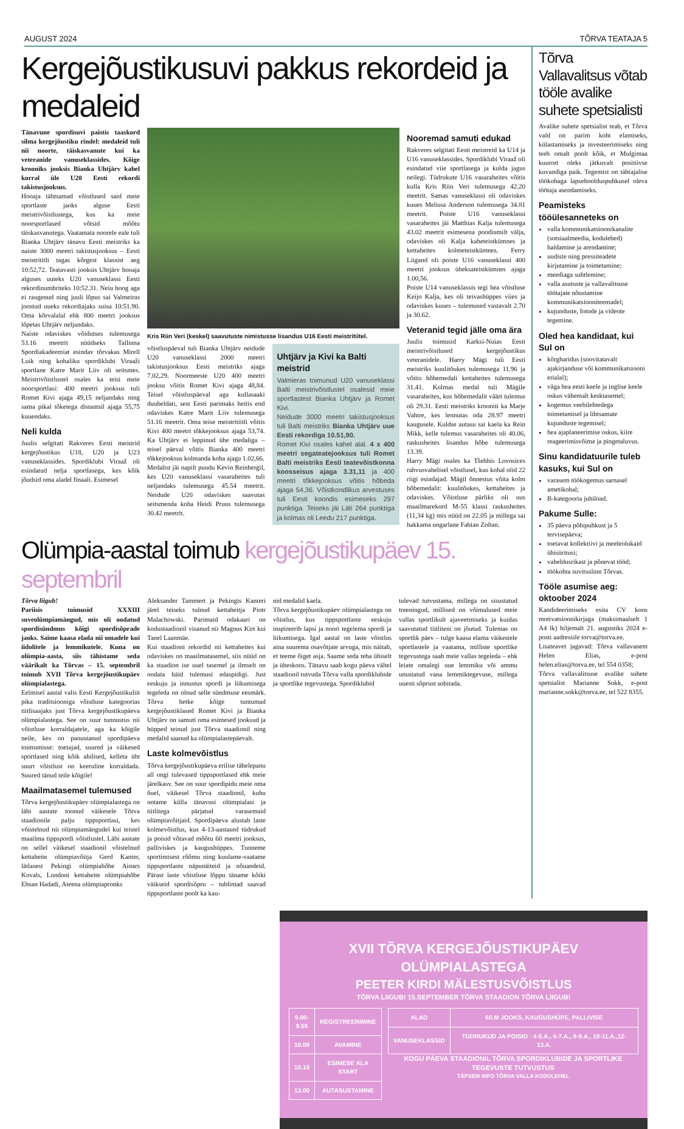AUGUST 2024 TÕRVA TEATAJA 5
Kergejõustikusuvi pakkus rekordeid ja medaleid
Tänavune spordisuvi paistis taaskord silma kergejõustiku rindel: medaleid tuli nii noorte, täiskasvanute kui ka veteranide vanuseklassides. Kõige krooniks jooksis Bianka Uhtjärv kahel korral üle U20 Eesti rekordi takistusjooksus.
Hooaja tähtsamad võistlused said meie sportlaste jaoks alguse Eesti meistrivõistlustega, kus ka meie noorsportlased võtsid mõõtu täiskasvanutega. Vaatamata noorele eale tuli Bianka Uhtjärv tänavu Eesti meistriks ka naiste 3000 meetri takistusjooksus – Eesti meistrititli tagas kõrgest klassist aeg 10:52,72. Teatavasti jooksis Uhtjärv hooaja alguses uuteks U20 vanuseklassi Eesti rekordinumbriteks 10:52.31. Neiu hoog aga ei raugenud ning juuli lõpus sai Valmeiras joostud uueks rekordiajaks suisa 10:51.90. Oma kõrvalalal ehk 800 meetri jooksus lõpetas Uhtjärv neljandaks.
Naiste odaviskes võidutses tulemusega 53.16 meetrit nüüdseks Tallinna Spordiakadeemiat esindav tõrvakas Mirell Luik ning kohaliku spordiklubi Viraaži sportlane Katre Marit Liiv oli seitsmes. Meistrivõistlustel osales ka teisi meie noorsportlasi: 400 meetri jooksus tuli Romet Kivi ajaga 49,15 neljandaks ning sama pikal tõketega distantsil ajaga 55,75 kuuendaks.
Neli kulda
Juulis selgitati Rakveres Eesti meistrid kergejõustikus U18, U20 ja U23 vanuseklassides. Spordiklubi Viraaž oli esindatud nelja sportlasega, kes kõik jõudsid oma aladel finaali. Esimesel
Kris Riin Veri (keskel) saavutuste nimistusse lisandus U16 Eesti meistritiitel.
võistluspäeval tuli Bianka Uhtjärv neidude U20 vanuseklassi 2000 meetri takistusjooksus Eesti meistriks ajaga 7.02,29. Noormeeste U20 400 meetri jooksu võitis Romet Kivi ajaga 48,84. Teisel võistluspäeval aga kullasaaki duubeldati, sest Eesti parimaks heitis end odaviskes Katre Marit Liiv tulemusega 51.16 meetrit. Oma teise meistritiitli võitis Kivi 400 meetri tõkkejooksus ajaga 53,74. Ka Uhtjärv ei leppinud ühe medaliga – teisel päeval võitis Bianka 400 meetri tõkkejooksus kolmanda koha ajaga 1.02,66.
Medalist jäi napilt puudu Kevin Reinbergil, kes U20 vanuseklassi vasaraheites tuli neljandaks tulemusega 45.54 meetrit. Neidude U20 odaviskes saavutas seitsmenda koha Heidi Pruus tulemusega 30.42 meetrit.
Uhtjärv ja Kivi ka Balti meistrid
Valmieras toimunud U20 vanuseklassi Balti meistrivõistlustel osalesid meie sportlastest Bianka Uhtjärv ja Romet Kivi.
Neidude 3000 meetri takistusjooksus tuli Balti meistriks Bianka Uhtjärv uue Eesti rekordiga 10.51,90.
Romet Kivi osales kahel alal. 4 x 400 meetri segateatejooksus tuli Romet Balti meistriks Eesti teatevõistkonna koosseisus ajaga 3.31,11 ja 400 meetri tõkkejooksus võitis hõbeda ajaga 54,36. Võistkondlikus arvestuses tuli Eesti koondis esimeseks 297 punktiga. Teiseks jäi Läti 264 punktiga ja kolmas oli Leedu 217 punktiga.
Nooremad samuti edukad
Rakveres selgitati Eesti meistreid ka U14 ja U16 vanuseklassides. Spordiklubi Viraaž oli esindatud viie sportlasega ja kulda jagus neilegi. Tüdrukute U16 vasaraheites võitis kulla Kris Riin Veri tulemusega 42.20 meetrit. Samas vanuseklassi oli odaviskes kuues Melissa Anderson tulemusega 34.81 meetrit. Poiste U16 vanuseklassi vasaraheites jäi Matthias Kalja tulemusega 43.02 meetrit esimesena poodiumilt välja, odaviskes oli Kalja kaheteistkümnes ja kettaheites kolmeteistkümnes. Ferry Liigand oli poiste U16 vanuseklassi 400 meetri jooksus üheksateistkümnes ajaga 1.00,56.
Poiste U14 vanuseklassis tegi hea võistluse Keijo Kalja, kes oli teivashüppes viies ja odaviskes kuues – tulemused vastavalt 2.70 ja 30.62.
Veteranid tegid jälle oma ära
Juulis toimusid Karksi-Nuias Eesti meistrivõistlused kergejõustikus veteranidele. Harry Mägi tuli Eesti meistriks kuulitõukes tulemusega 11.96 ja võitis hõbemedali kettaheites tulemusega 31.41. Kolmas medal tuli Mägile vasaraheites, kus hõbemedalit väärt tulemus oli 29.31. Eesti meistriks krooniti ka Marje Vahtre, kes lennutas oda 28.97 meetri kaugusele. Kuldse autasu sai kaela ka Rein Mikk, kelle tulemus vasaraheites oli 40.06, raskusheites lisandus hõbe tulemusega 13.39.
Harry Mägi osales ka Tšehhis Lovosices rahvusvahelisel võistlusel, kus kohal olid 22 riigi esindajad. Mägil õnnestus võita kolm hõbemedalit: kuulitõukes, kettaheites ja odaviskes. Võistluse pärliks oli uus maailmarekord M-55 klassi raskusheites (11,34 kg) mis nüüd on 22.05 ja millega sai hakkama ungarlane Fabian Zoltan.
Olümpia-aastal toimub kergejõustikupäev 15. septembril
Tõrva liigub!
Pariisis toimusid XXXIII suveolümpiamängud, mis oli oodatud spordisündmus kõigi spordisõprade jaoks. Saime kaasa elada nii omadele kui iidolitele ja lemmikutele. Kuna on olümpia-aasta, siis tähistame seda väärikalt ka Tõrvas – 15. septembril toimub XVII Tõrva kergejõustikupäev olümpialastega.
Eelmisel aastal valis Eesti Kergejõustikuliit pika traditsiooniga võistluse kategoorias tiitlisaajaks just Tõrva kergejõustikupäeva olümpialastega. See on suur tunnustus nii võistluse korraldajatele, aga ka kõigile neile, kes on panustanud spordipäeva toimumisse: toetajad, suured ja väikesed sportlased ning kõik abilised, kelleta üht suurt võistlust on keeruline korraldada. Suured tänud teile kõigile!
Maailmatasemel tulemused
Tõrva kergejõustikupäev olümpialastega on läbi aastate toonud väikesele Tõrva staadionile palju tippsportlasi, kes võistelnud nii olümpiamängudel kui teistel maailma tippspordi võistlustel. Läbi aastate on sellel väikesel staadionil võistelnud kettaheite olümpiavõitja Gerd Kanter, lätlasest Pekingi olümpiahõbe Ainars Kovals, Londoni kettaheite olümpiahõbe Ehsan Hadadi, Ateena olümpiapronks
Aleksander Tammert ja Pekingis Kanteri järel teiseks tulnud kettaheitja Piotr Malachowski. Parimaid odakaari on kodustaadionil visanud nii Magnus Kirt kui Tanel Laanmäe.
Kui staadioni rekordid nii kettaheites kui odaviskes on maailmatasemel, siis nüüd on ka staadion ise uuel tasemel ja ilmselt on oodata häid tulemusi edaspidigi. Just eeskuju ja innustus spordi ja liikumisega tegeleda on olnud selle sündmuse eesmärk. Tõrva hetke kõige tuntumad kergejõustiklased Romet Kivi ja Bianka Uhtjärv on samuti oma esimesed jooksud ja hüpped teinud just Tõrva staadionil ning medalid saanud ka olümpialastepäevalt.
Laste kolmevõistlus
Tõrva kergejõustikupäeva erilise tähelepanu all ongi tulevased tippsportlased ehk meie järelkasv. See on suur spordipidu meie oma õuel, väikesel Tõrva staadionil, kuhu ootame külla tänavusi olümpialasi ja tiitlitega pärjatud varasemaid olümpiavõitjaid. Spordipäeva alustab laste kolmevõistlus, kus 4-13-aastased tüdrukud ja poisid võtavad mõõtu 60 meetri jooksus, palliviskes ja kaugushüppes. Tunneme sportimisest rõõmu ning kuulame-vaatame tippsportlaste näpunäiteid ja nõuandeid. Pärast laste võistluse lõppu täname kõiki väikseid spordisõpru – tublimad saavad tippsportlaste poolt ka kau-
nid medalid kaela.
Tõrva kergejõustikupäev olümpialastega on võistlus, kus tippsportlaste eeskuju inspireerib lapsi ja noori tegelema spordi ja liikumisega. Igal aastal on laste võistlus aina suurema osavõtjate arvuga, mis näitab, et teeme õiget asja. Saame seda teha ühiselt ja üheskoos. Tänavu saab kogu päeva vältel staadionil tutvuda Tõrva valla spordiklubide ja sportlike tegevustega. Spordiklubid
tulevad tutvustama, millega on sisustatud treeningud, millised on võimalused meie vallas sportlikult ajaveetmiseks ja kuidas saavutatud tiitliteni on jõutud. Tulemas on sportlik päev – tulge kaasa elama väikestele sportlastele ja vaatama, milliste sportlike tegevustega saab meie vallas tegeleda – ehk leiate omalegi uue lemmiku või ammu unustatud vana lemmiktegevuse, millega uuesti sõprust sobitada.
Tõrva Vallavalitsus võtab tööle avalike suhete spetsialisti
Avalike suhete spetsialist teab, et Tõrva vald on parim koht elamiseks, külastamiseks ja investeerimiseks ning teeb omalt poolt kõik, et Mulgimaa kuurort oleks jätkuvalt positiivse kuvandiga paik. Tegemist on tähtajalise töökohaga lapsehoolduspuhkusel oleva töötaja asendamiseks.
Peamisteks tööülesanneteks on
valla kommunikatsioonikanalite (sotsiaalmeedia, kodulehed) haldamine ja arendamine;
uudiste ning pressiteadete kirjutamine ja toimetamine;
meediaga suhtlemine;
valla asutuste ja vallavalitsuse töötajate nõustamine kommunikatsiooniteemadel;
kujunduste, fotode ja videote tegemine.
Oled hea kandidaat, kui Sul on
kõrgharidus (soovitatavalt ajakirjanduse või kommunikatsiooni erialal);
väga hea eesti keele ja inglise keele oskus vähemalt kesktasemel;
kogemus veebilehtedega toimetamisel ja lihtsamate kujunduste tegemisel;
hea ajaplaneerimise oskus, kiire reageerimisvõime ja pingetaluvus.
Sinu kandidatuurile tuleb kasuks, kui Sul on
varasem töökogemus sarnasel ametikohal;
B-kategooria juhiload.
Pakume Sulle:
35 päeva põhipuhkust ja 5 tervisepäeva;
toetavat kollektiivi ja meeleolukaid ühisüritusi;
vaheldusrikast ja põnevat tööd;
töökohta suvituslinn Tõrvas.
Tööle asumise aeg: oktoober 2024
Kandideerimiseks esita CV koos motivatsioonikirjaga (maksimaalselt 1 A4 lk) hiljemalt 21. augustiks 2024 e-posti aadressile torva@torva.ee.
Lisateavet jagavad: Tõrva vallavanem Helen Elias, e-post helen.elias@torva.ee, tel 554 0358;
Tõrva vallavalitsuse avalike suhete spetsialist Marianne Sokk, e-post marianne.sokk@torva.ee, tel 522 8355.
XVII TÕRVA KERGEJÕUSTIKUPÄEV OLÜMPIALASTEGA
PEETER KIRDI MÄLESTUSVÕISTLUS
TÕRVA LIIGUB! 15.SEPTEMBER TÕRVA STAADION TÕRVA LIIGUB!
| 9.00-9.55 | REGISTREERIMINE |
| 10.00 | AVAMINE |
| 10.10 | ESIMESE ALA START |
| 13.00 | AUTASUSTAMINE |
| ALAD | 60.M JOOKS, KAUGUSHÜPE, PALLIVISE |
| VANUSEKLASSID | TÜDRUKUD JA POISID : 4-5.A., 6-7.A., 8-9.A., 10-11.A.,12-13.A. |
KOGU PÄEVA STAADIONIL TÕRVA SPORDIKLUBIDE JA SPORTLIKE TEGEVUSTE TUTVUSTUS
TÄPSEM INFO TÕRVA VALLA KODULEHEL